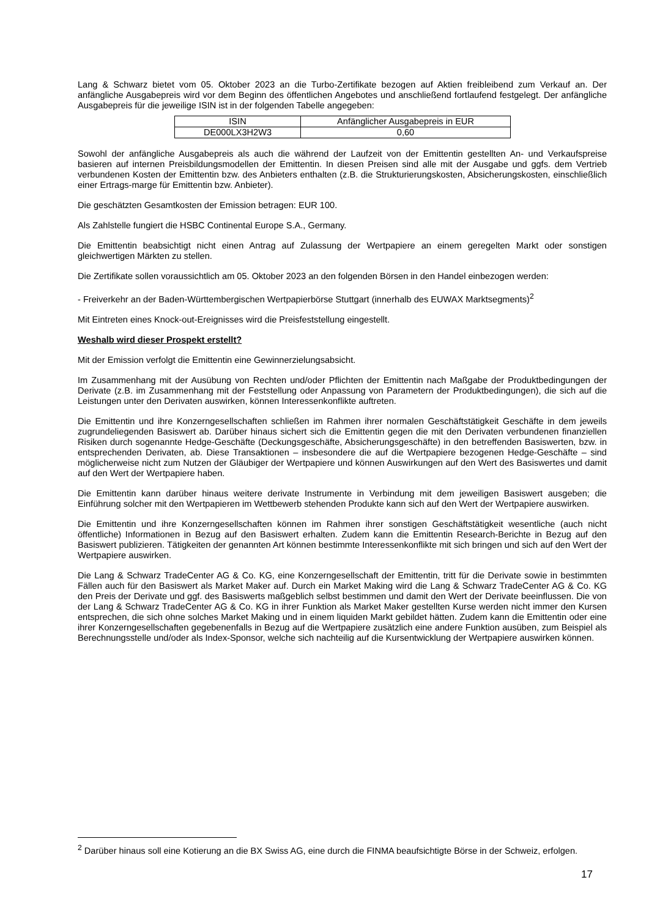Lang & Schwarz bietet vom 05. Oktober 2023 an die Turbo-Zertifikate bezogen auf Aktien freibleibend zum Verkauf an. Der anfängliche Ausgabepreis wird vor dem Beginn des öffentlichen Angebotes und anschließend fortlaufend festgelegt. Der anfängliche Ausgabepreis für die jeweilige ISIN ist in der folgenden Tabelle angegeben:
| ISIN | Anfänglicher Ausgabepreis in EUR |
| DE000LX3H2W3 | 0,60 |
Sowohl der anfängliche Ausgabepreis als auch die während der Laufzeit von der Emittentin gestellten An- und Verkaufspreise basieren auf internen Preisbildungsmodellen der Emittentin. In diesen Preisen sind alle mit der Ausgabe und ggfs. dem Vertrieb verbundenen Kosten der Emittentin bzw. des Anbieters enthalten (z.B. die Strukturierungskosten, Absicherungskosten, einschließlich einer Ertrags-marge für Emittentin bzw. Anbieter).
Die geschätzten Gesamtkosten der Emission betragen: EUR 100.
Als Zahlstelle fungiert die HSBC Continental Europe S.A., Germany.
Die Emittentin beabsichtigt nicht einen Antrag auf Zulassung der Wertpapiere an einem geregelten Markt oder sonstigen gleichwertigen Märkten zu stellen.
Die Zertifikate sollen voraussichtlich am 05. Oktober 2023 an den folgenden Börsen in den Handel einbezogen werden:
- Freiverkehr an der Baden-Württembergischen Wertpapierbörse Stuttgart (innerhalb des EUWAX Marktsegments)<sup>2</sup>
Mit Eintreten eines Knock-out-Ereignisses wird die Preisfeststellung eingestellt.
Weshalb wird dieser Prospekt erstellt?
Mit der Emission verfolgt die Emittentin eine Gewinnerzielungsabsicht.
Im Zusammenhang mit der Ausübung von Rechten und/oder Pflichten der Emittentin nach Maßgabe der Produktbedingungen der Derivate (z.B. im Zusammenhang mit der Feststellung oder Anpassung von Parametern der Produktbedingungen), die sich auf die Leistungen unter den Derivaten auswirken, können Interessenkonflikte auftreten.
Die Emittentin und ihre Konzerngesellschaften schließen im Rahmen ihrer normalen Geschäftstätigkeit Geschäfte in dem jeweils zugrundeliegenden Basiswert ab. Darüber hinaus sichert sich die Emittentin gegen die mit den Derivaten verbundenen finanziellen Risiken durch sogenannte Hedge-Geschäfte (Deckungsgeschäfte, Absicherungsgeschäfte) in den betreffenden Basiswerten, bzw. in entsprechenden Derivaten, ab. Diese Transaktionen – insbesondere die auf die Wertpapiere bezogenen Hedge-Geschäfte – sind möglicherweise nicht zum Nutzen der Gläubiger der Wertpapiere und können Auswirkungen auf den Wert des Basiswertes und damit auf den Wert der Wertpapiere haben.
Die Emittentin kann darüber hinaus weitere derivate Instrumente in Verbindung mit dem jeweiligen Basiswert ausgeben; die Einführung solcher mit den Wertpapieren im Wettbewerb stehenden Produkte kann sich auf den Wert der Wertpapiere auswirken.
Die Emittentin und ihre Konzerngesellschaften können im Rahmen ihrer sonstigen Geschäftstätigkeit wesentliche (auch nicht öffentliche) Informationen in Bezug auf den Basiswert erhalten. Zudem kann die Emittentin Research-Berichte in Bezug auf den Basiswert publizieren. Tätigkeiten der genannten Art können bestimmte Interessenkonflikte mit sich bringen und sich auf den Wert der Wertpapiere auswirken.
Die Lang & Schwarz TradeCenter AG & Co. KG, eine Konzerngesellschaft der Emittentin, tritt für die Derivate sowie in bestimmten Fällen auch für den Basiswert als Market Maker auf. Durch ein Market Making wird die Lang & Schwarz TradeCenter AG & Co. KG den Preis der Derivate und ggf. des Basiswerts maßgeblich selbst bestimmen und damit den Wert der Derivate beeinflussen. Die von der Lang & Schwarz TradeCenter AG & Co. KG in ihrer Funktion als Market Maker gestellten Kurse werden nicht immer den Kursen entsprechen, die sich ohne solches Market Making und in einem liquiden Markt gebildet hätten. Zudem kann die Emittentin oder eine ihrer Konzerngesellschaften gegebenenfalls in Bezug auf die Wertpapiere zusätzlich eine andere Funktion ausüben, zum Beispiel als Berechnungsstelle und/oder als Index-Sponsor, welche sich nachteilig auf die Kursentwicklung der Wertpapiere auswirken können.
<sup>2</sup> Darüber hinaus soll eine Kotierung an die BX Swiss AG, eine durch die FINMA beaufsichtigte Börse in der Schweiz, erfolgen.
17